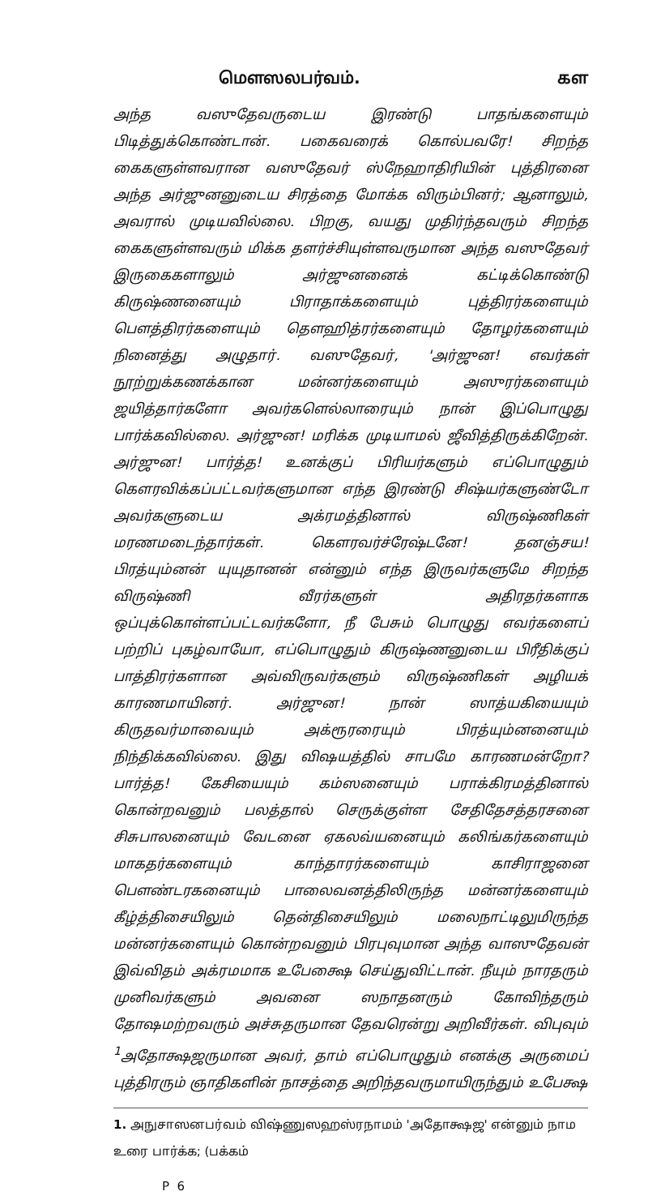மௌஸலபர்வம். கள
அந்த வஸுதேவருடைய இரண்டு பாதங்களையும் பிடித்துக்கொண்டான். பகைவரைக் கொல்பவரே! சிறந்த கைகளுள்ளவரான வஸுதேவர் ஸ்நேஹாதிரியின் புத்திரனை அந்த அர்ஜுனனுடைய சிரத்தை மோக்க விரும்பினர்; ஆனாலும், அவரால் முடியவில்லை. பிறகு, வயது முதிர்ந்தவரும் சிறந்த கைகளுள்ளவரும் மிக்க தளர்ச்சியுள்ளவருமான அந்த வஸுதேவர் இருகைகளாலும் அர்ஜுனனைக் கட்டிக்கொண்டு கிருஷ்ணனையும் பிராதாக்களையும் புத்திரர்களையும் பௌத்திரர்களையும் தௌஹித்ரர்களையும் தோழர்களையும் நினைத்து அழுதார். வஸுதேவர், 'அர்ஜுன! எவர்கள் நூற்றுக்கணக்கான மன்னர்களையும் அஸுரர்களையும் ஜயித்தார்களோ அவர்களெல்லாரையும் நான் இப்பொழுது பார்க்கவில்லை. அர்ஜுன! மரிக்க முடியாமல் ஜீவித்திருக்கிறேன். அர்ஜுன! பார்த்த! உனக்குப் பிரியர்களும் எப்பொழுதும் கௌரவிக்கப்பட்டவர்களுமான எந்த இரண்டு சிஷ்யர்களுண்டோ அவர்களுடைய அக்ரமத்தினால் விருஷ்ணிகள் மரணமடைந்தார்கள். கௌரவர்ச்ரேஷ்டனே! தனஞ்சய! பிரத்யும்னன் யுயுதானன் என்னும் எந்த இருவர்களுமே சிறந்த விருஷ்ணி வீரர்களுள் அதிரதர்களாக ஒப்புக்கொள்ளப்பட்டவர்களோ, நீ பேசும் பொழுது எவர்களைப் பற்றிப் புகழ்வாயோ, எப்பொழுதும் கிருஷ்ணனுடைய பிரீதிக்குப் பாத்திரர்களான அவ்விருவர்களும் விருஷ்ணிகள் அழியக் காரணமாயினர். அர்ஜுன! நான் ஸாத்யகியையும் கிருதவர்மாவையும் அக்ரூரரையும் பிரத்யும்னனையும் நிந்திக்கவில்லை. இது விஷயத்தில் சாபமே காரணமன்றோ? பார்த்த! கேசியையும் கம்ஸனையும் பராக்கிரமத்தினால் கொன்றவனும் பலத்தால் செருக்குள்ள சேதிதேசத்தரசனை சிசுபாலனையும் வேடனை ஏகலவ்யனையும் கலிங்கர்களையும் மாகதர்களையும் காந்தாரர்களையும் காசிராஜனை பௌண்டரகனையும் பாலைவனத்திலிருந்த மன்னர்களையும் கீழ்த்திசையிலும் தென்திசையிலும் மலைநாட்டிலுமிருந்த மன்னர்களையும் கொன்றவனும் பிரபுவுமான அந்த வாஸுதேவன் இவ்விதம் அக்ரமமாக உபேக்ஷை செய்துவிட்டான். நீயும் நாரதரும் முனிவர்களும் அவனை ஸநாதனரும் கோவிந்தரும் தோஷமற்றவரும் அச்சுதருமான தேவரென்று அறிவீர்கள். விபுவும் <sup>1</sup>அதோக்ஷஜருமான அவர், தாம் எப்பொழுதும் எனக்கு அருமைப் புத்திரரும் ஞாதிகளின் நாசத்தை அறிந்தவருமாயிருந்தும் உபேக்ஷ
1. அநுசாஸனபர்வம் விஷ்ணுஸஹஸ்ரநாமம் 'அதோக்ஷஜ' என்னும் நாம உரை பார்க்க; (பக்கம்
P 6